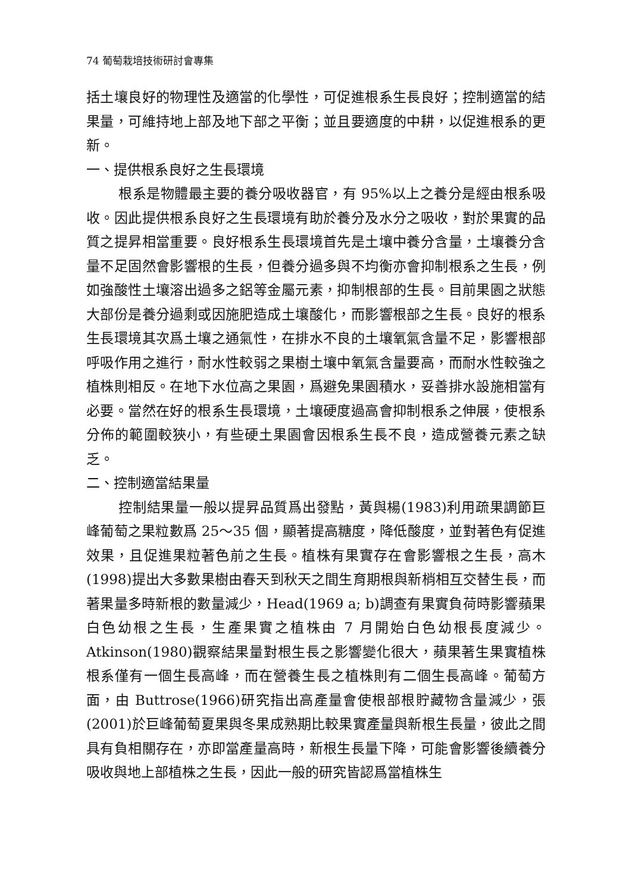74 葡萄栽培技術研討會專集
括土壤良好的物理性及適當的化學性，可促進根系生長良好；控制適當的結果量，可維持地上部及地下部之平衡；並且要適度的中耕，以促進根系的更新。
一、提供根系良好之生長環境
根系是物體最主要的養分吸收器官，有 95%以上之養分是經由根系吸收。因此提供根系良好之生長環境有助於養分及水分之吸收，對於果實的品質之提昇相當重要。良好根系生長環境首先是土壤中養分含量，土壤養分含量不足固然會影響根的生長，但養分過多與不均衡亦會抑制根系之生長，例如強酸性土壤溶出過多之鋁等金屬元素，抑制根部的生長。目前果園之狀態大部份是養分過剩或因施肥造成土壤酸化，而影響根部之生長。良好的根系生長環境其次爲土壤之通氣性，在排水不良的土壤氧氣含量不足，影響根部呼吸作用之進行，耐水性較弱之果樹土壤中氧氣含量要高，而耐水性較強之植株則相反。在地下水位高之果園，爲避免果園積水，妥善排水設施相當有必要。當然在好的根系生長環境，土壤硬度過高會抑制根系之伸展，使根系分佈的範圍較狹小，有些硬土果園會因根系生長不良，造成營養元素之缺乏。
二、控制適當結果量
控制結果量一般以提昇品質爲出發點，黃與楊(1983)利用疏果調節巨峰葡萄之果粒數爲 25～35 個，顯著提高糖度，降低酸度，並對著色有促進效果，且促進果粒著色前之生長。植株有果實存在會影響根之生長，高木(1998)提出大多數果樹由春天到秋天之間生育期根與新梢相互交替生長，而著果量多時新根的數量減少，Head(1969 a; b)調查有果實負荷時影響蘋果白色幼根之生長，生產果實之植株由 7 月開始白色幼根長度減少。Atkinson(1980)觀察結果量對根生長之影響變化很大，蘋果著生果實植株根系僅有一個生長高峰，而在營養生長之植株則有二個生長高峰。葡萄方面，由 Buttrose(1966)研究指出高產量會使根部根貯藏物含量減少，張(2001)於巨峰葡萄夏果與冬果成熟期比較果實產量與新根生長量，彼此之間具有負相關存在，亦即當產量高時，新根生長量下降，可能會影響後續養分吸收與地上部植株之生長，因此一般的研究皆認爲當植株生